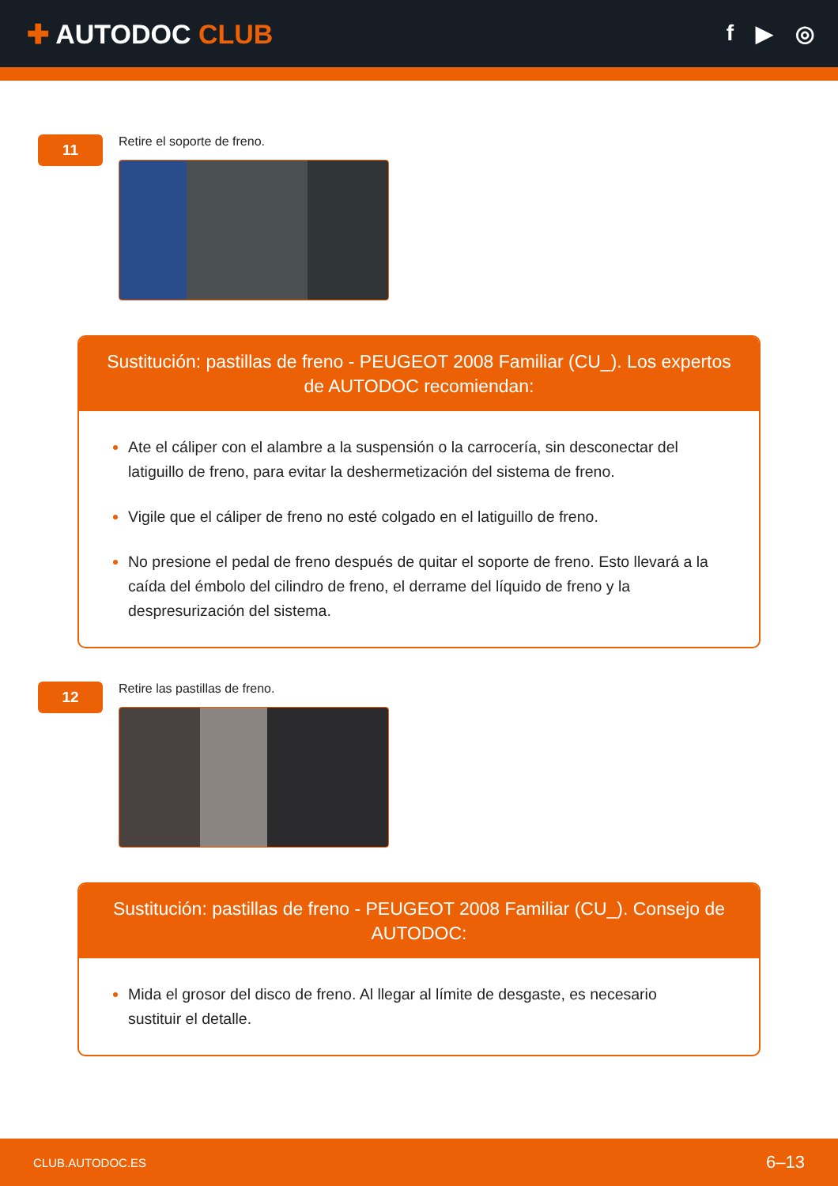✚ AUTODOC CLUB
f ▶ ◎
11
Retire el soporte de freno.
Sustitución: pastillas de freno - PEUGEOT 2008 Familiar (CU_). Los expertos de AUTODOC recomiendan:
Ate el cáliper con el alambre a la suspensión o la carrocería, sin desconectar del latiguillo de freno, para evitar la deshermetización del sistema de freno.
Vigile que el cáliper de freno no esté colgado en el latiguillo de freno.
No presione el pedal de freno después de quitar el soporte de freno. Esto llevará a la caída del émbolo del cilindro de freno, el derrame del líquido de freno y la despresurización del sistema.
12
Retire las pastillas de freno.
Sustitución: pastillas de freno - PEUGEOT 2008 Familiar (CU_). Consejo de AUTODOC:
Mida el grosor del disco de freno. Al llegar al límite de desgaste, es necesario sustituir el detalle.
CLUB.AUTODOC.ES 6–13